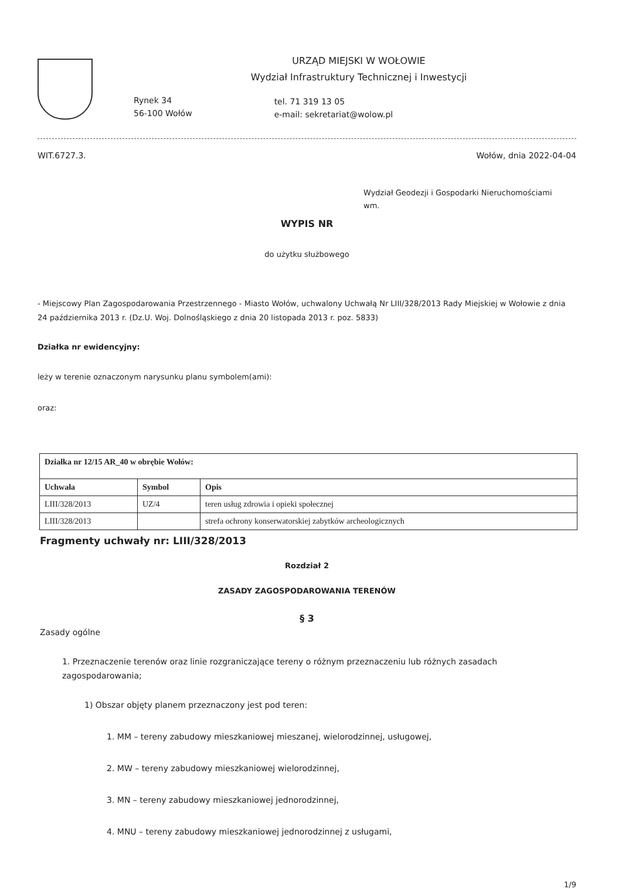Rynek 34
56-100 Wołów
URZĄD MIEJSKI W WOŁOWIE
Wydział Infrastruktury Technicznej i Inwestycji
tel. 71 319 13 05
e-mail: sekretariat@wolow.pl
WIT.6727.3. Wołów, dnia 2022-04-04
Wydział Geodezji i Gospodarki Nieruchomościami
wm.
WYPIS NR
do użytku służbowego
- Miejscowy Plan Zagospodarowania Przestrzennego - Miasto Wołów, uchwalony Uchwałą Nr LIII/328/2013 Rady Miejskiej w Wołowie z dnia 24 października 2013 r. (Dz.U. Woj. Dolnośląskiego z dnia 20 listopada 2013 r. poz. 5833)
Działka nr ewidencyjny:
leży w terenie oznaczonym narysunku planu symbolem(ami):
oraz:
| Działka nr 12/15 AR_40 w obrębie Wołów: | | |
| --- | --- | --- |
| Uchwała | Symbol | Opis |
| LIII/328/2013 | UZ/4 | teren usług zdrowia i opieki społecznej |
| LIII/328/2013 | | strefa ochrony konserwatorskiej zabytków archeologicznych |
Fragmenty uchwały nr: LIII/328/2013
Rozdział 2
ZASADY ZAGOSPODAROWANIA TERENÓW
§ 3
Zasady ogólne
1. Przeznaczenie terenów oraz linie rozgraniczające tereny o różnym przeznaczeniu lub różnych zasadach zagospodarowania;
1) Obszar objęty planem przeznaczony jest pod teren:
1. MM – tereny zabudowy mieszkaniowej mieszanej, wielorodzinnej, usługowej,
2. MW – tereny zabudowy mieszkaniowej wielorodzinnej,
3. MN – tereny zabudowy mieszkaniowej jednorodzinnej,
4. MNU – tereny zabudowy mieszkaniowej jednorodzinnej z usługami,
1/9